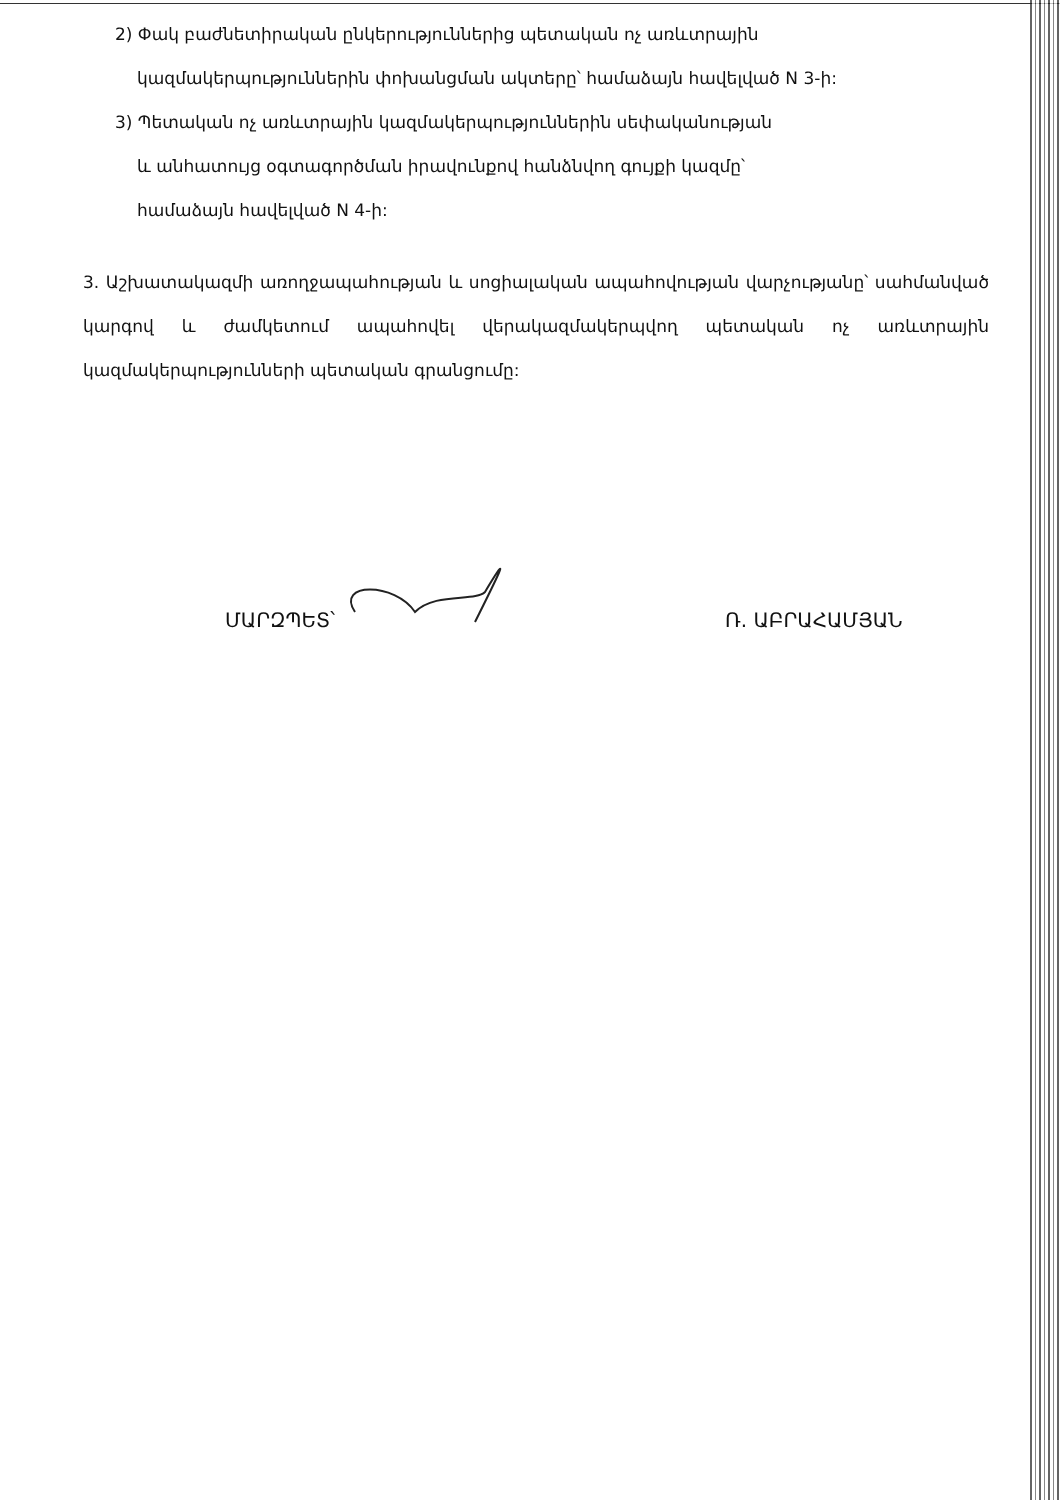2) Փակ բաժնետիրական ընկերություններից պետական ոչ առևտրային
կազմակերպություններին փոխանցման ակտերը՝ համաձայն հավելված N 3-ի:
3) Պետական ոչ առևտրային կազմակերպություններին սեփականության
և անհատույց օգտագործման իրավունքով հանձնվող գույքի կազմը՝
համաձայն հավելված N 4-ի:
3. Աշխատակազմի առողջապահության և սոցիալական ապահովության վարչությանը՝ սահմանված կարգով և ժամկետում ապահովել վերակազմակերպվող պետական ոչ առևտրային կազմակերպությունների պետական գրանցումը:
ՄԱՐԶՊԵՏ՝ Ռ. ԱԲՐԱՀԱՄՅԱՆ